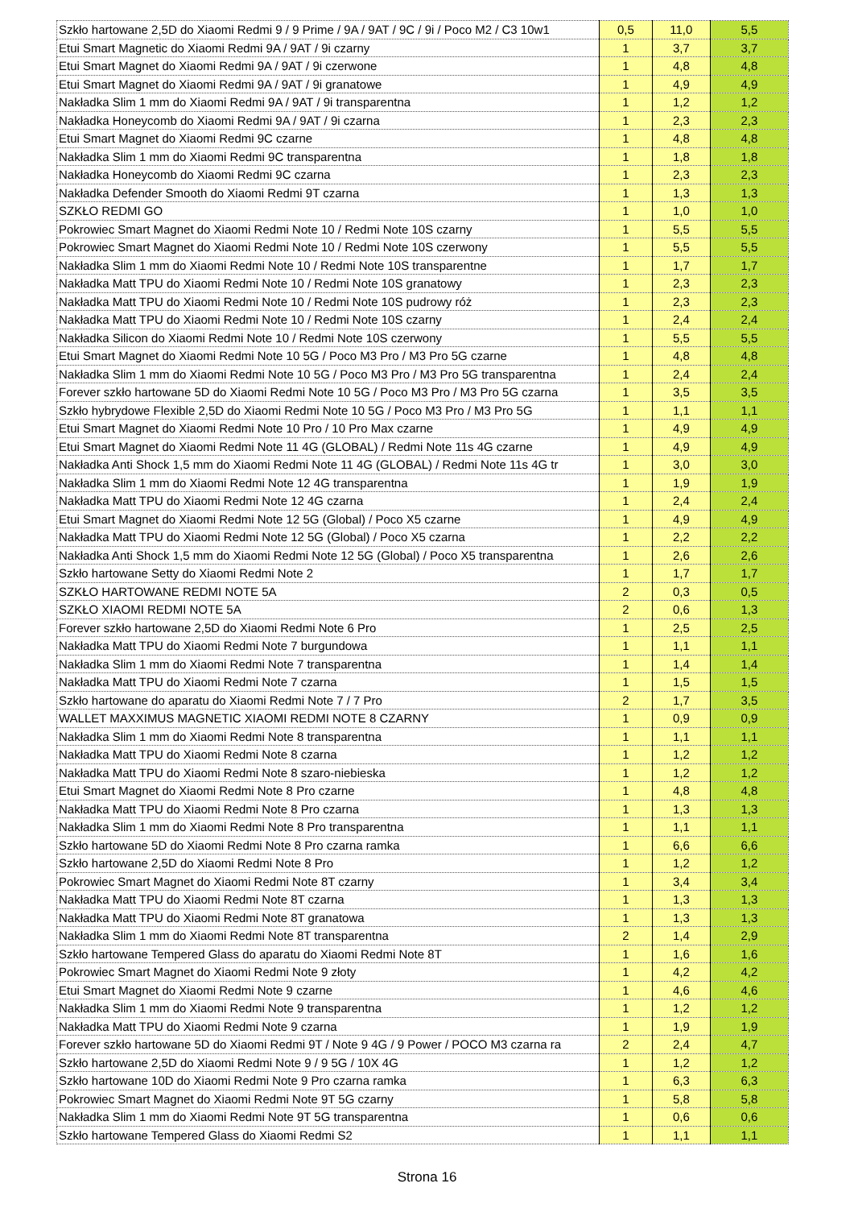| Szkło hartowane 2,5D do Xiaomi Redmi 9 / 9 Prime / 9A / 9AT / 9C / 9i / Poco M2 / C3 10w1 | 0,5 | 11,0 | 5,5 |
| Etui Smart Magnetic do Xiaomi Redmi 9A / 9AT / 9i czarny | 1 | 3,7 | 3,7 |
| Etui Smart Magnet do Xiaomi Redmi 9A / 9AT / 9i czerwone | 1 | 4,8 | 4,8 |
| Etui Smart Magnet do Xiaomi Redmi 9A / 9AT / 9i granatowe | 1 | 4,9 | 4,9 |
| Nakładka Slim 1 mm do Xiaomi Redmi 9A / 9AT / 9i transparentna | 1 | 1,2 | 1,2 |
| Nakładka Honeycomb do Xiaomi Redmi 9A / 9AT / 9i czarna | 1 | 2,3 | 2,3 |
| Etui Smart Magnet do Xiaomi Redmi 9C czarne | 1 | 4,8 | 4,8 |
| Nakładka Slim 1 mm do Xiaomi Redmi 9C transparentna | 1 | 1,8 | 1,8 |
| Nakładka Honeycomb do Xiaomi Redmi 9C czarna | 1 | 2,3 | 2,3 |
| Nakładka Defender Smooth do Xiaomi Redmi 9T czarna | 1 | 1,3 | 1,3 |
| SZKŁO REDMI GO | 1 | 1,0 | 1,0 |
| Pokrowiec Smart Magnet do Xiaomi Redmi Note 10 / Redmi Note 10S czarny | 1 | 5,5 | 5,5 |
| Pokrowiec Smart Magnet do Xiaomi Redmi Note 10 / Redmi Note 10S czerwony | 1 | 5,5 | 5,5 |
| Nakładka Slim 1 mm do Xiaomi Redmi Note 10 / Redmi Note 10S transparentne | 1 | 1,7 | 1,7 |
| Nakładka Matt TPU do Xiaomi Redmi Note 10 / Redmi Note 10S granatowy | 1 | 2,3 | 2,3 |
| Nakładka Matt TPU do Xiaomi Redmi Note 10 / Redmi Note 10S pudrowy róż | 1 | 2,3 | 2,3 |
| Nakładka Matt TPU do Xiaomi Redmi Note 10 / Redmi Note 10S czarny | 1 | 2,4 | 2,4 |
| Nakładka Silicon do Xiaomi Redmi Note 10 / Redmi Note 10S czerwony | 1 | 5,5 | 5,5 |
| Etui Smart Magnet do Xiaomi Redmi Note 10 5G / Poco M3 Pro / M3 Pro 5G czarne | 1 | 4,8 | 4,8 |
| Nakładka Slim 1 mm do Xiaomi Redmi Note 10 5G / Poco M3 Pro / M3 Pro 5G transparentna | 1 | 2,4 | 2,4 |
| Forever szkło hartowane 5D do Xiaomi Redmi Note 10 5G / Poco M3 Pro / M3 Pro 5G czarna | 1 | 3,5 | 3,5 |
| Szkło hybrydowe Flexible 2,5D do Xiaomi Redmi Note 10 5G / Poco M3 Pro / M3 Pro 5G | 1 | 1,1 | 1,1 |
| Etui Smart Magnet do Xiaomi Redmi Note 10 Pro / 10 Pro Max czarne | 1 | 4,9 | 4,9 |
| Etui Smart Magnet do Xiaomi Redmi Note 11 4G (GLOBAL) / Redmi Note 11s 4G czarne | 1 | 4,9 | 4,9 |
| Nakładka Anti Shock 1,5 mm do Xiaomi Redmi Note 11 4G (GLOBAL) / Redmi Note 11s 4G tr | 1 | 3,0 | 3,0 |
| Nakładka Slim 1 mm do Xiaomi Redmi Note 12 4G transparentna | 1 | 1,9 | 1,9 |
| Nakładka Matt TPU do Xiaomi Redmi Note 12 4G czarna | 1 | 2,4 | 2,4 |
| Etui Smart Magnet do Xiaomi Redmi Note 12 5G (Global) / Poco X5 czarne | 1 | 4,9 | 4,9 |
| Nakładka Matt TPU do Xiaomi Redmi Note 12 5G (Global) / Poco X5 czarna | 1 | 2,2 | 2,2 |
| Nakładka Anti Shock 1,5 mm do Xiaomi Redmi Note 12 5G (Global) / Poco X5 transparentna | 1 | 2,6 | 2,6 |
| Szkło hartowane Setty do Xiaomi Redmi Note 2 | 1 | 1,7 | 1,7 |
| SZKŁO HARTOWANE REDMI NOTE 5A | 2 | 0,3 | 0,5 |
| SZKŁO XIAOMI REDMI NOTE 5A | 2 | 0,6 | 1,3 |
| Forever szkło hartowane 2,5D do Xiaomi Redmi Note 6 Pro | 1 | 2,5 | 2,5 |
| Nakładka Matt TPU do Xiaomi Redmi Note 7 burgundowa | 1 | 1,1 | 1,1 |
| Nakładka Slim 1 mm do Xiaomi Redmi Note 7 transparentna | 1 | 1,4 | 1,4 |
| Nakładka Matt TPU do Xiaomi Redmi Note 7 czarna | 1 | 1,5 | 1,5 |
| Szkło hartowane do aparatu do Xiaomi Redmi Note 7 / 7 Pro | 2 | 1,7 | 3,5 |
| WALLET MAXXIMUS MAGNETIC XIAOMI REDMI NOTE 8 CZARNY | 1 | 0,9 | 0,9 |
| Nakładka Slim 1 mm do Xiaomi Redmi Note 8 transparentna | 1 | 1,1 | 1,1 |
| Nakładka Matt TPU do Xiaomi Redmi Note 8 czarna | 1 | 1,2 | 1,2 |
| Nakładka Matt TPU do Xiaomi Redmi Note 8 szaro-niebieska | 1 | 1,2 | 1,2 |
| Etui Smart Magnet do Xiaomi Redmi Note 8 Pro czarne | 1 | 4,8 | 4,8 |
| Nakładka Matt TPU do Xiaomi Redmi Note 8 Pro czarna | 1 | 1,3 | 1,3 |
| Nakładka Slim 1 mm do Xiaomi Redmi Note 8 Pro transparentna | 1 | 1,1 | 1,1 |
| Szkło hartowane 5D do Xiaomi Redmi Note 8 Pro czarna ramka | 1 | 6,6 | 6,6 |
| Szkło hartowane 2,5D do Xiaomi Redmi Note 8 Pro | 1 | 1,2 | 1,2 |
| Pokrowiec Smart Magnet do Xiaomi Redmi Note 8T czarny | 1 | 3,4 | 3,4 |
| Nakładka Matt TPU do Xiaomi Redmi Note 8T czarna | 1 | 1,3 | 1,3 |
| Nakładka Matt TPU do Xiaomi Redmi Note 8T granatowa | 1 | 1,3 | 1,3 |
| Nakładka Slim 1 mm do Xiaomi Redmi Note 8T transparentna | 2 | 1,4 | 2,9 |
| Szkło hartowane Tempered Glass do aparatu do Xiaomi Redmi Note 8T | 1 | 1,6 | 1,6 |
| Pokrowiec Smart Magnet do Xiaomi Redmi Note 9 złoty | 1 | 4,2 | 4,2 |
| Etui Smart Magnet do Xiaomi Redmi Note 9 czarne | 1 | 4,6 | 4,6 |
| Nakładka Slim 1 mm do Xiaomi Redmi Note 9 transparentna | 1 | 1,2 | 1,2 |
| Nakładka Matt TPU do Xiaomi Redmi Note 9 czarna | 1 | 1,9 | 1,9 |
| Forever szkło hartowane 5D do Xiaomi Redmi 9T / Note 9 4G / 9 Power / POCO M3 czarna ra | 2 | 2,4 | 4,7 |
| Szkło hartowane 2,5D do Xiaomi Redmi Note 9 / 9 5G / 10X 4G | 1 | 1,2 | 1,2 |
| Szkło hartowane 10D do Xiaomi Redmi Note 9 Pro czarna ramka | 1 | 6,3 | 6,3 |
| Pokrowiec Smart Magnet do Xiaomi Redmi Note 9T 5G czarny | 1 | 5,8 | 5,8 |
| Nakładka Slim 1 mm do Xiaomi Redmi Note 9T 5G transparentna | 1 | 0,6 | 0,6 |
| Szkło hartowane Tempered Glass do Xiaomi Redmi S2 | 1 | 1,1 | 1,1 |
Strona 16